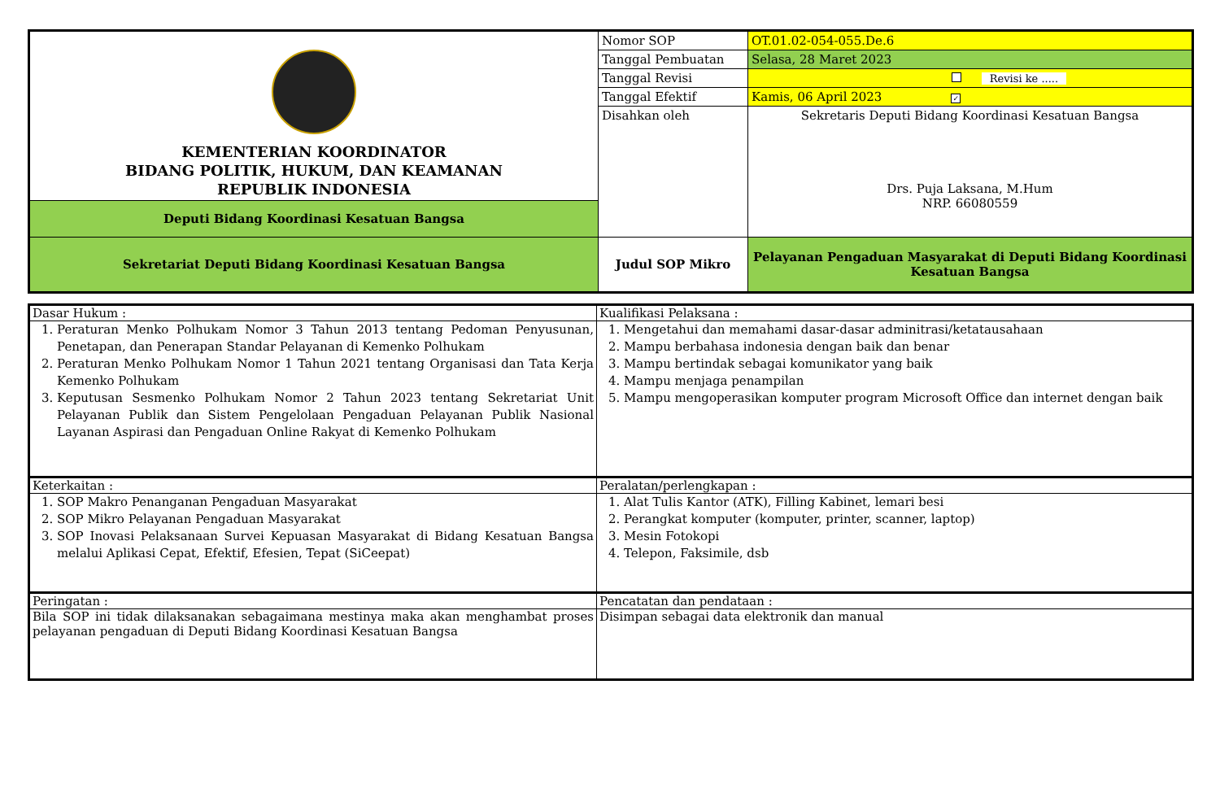| KEMENTERIAN KOORDINATOR BIDANG POLITIK, HUKUM, DAN KEAMANAN REPUBLIK INDONESIA | Nomor SOP | OT.01.02-054-055.De.6 |
| | Tanggal Pembuatan | Selasa, 28 Maret 2023 |
| | Tanggal Revisi | Revisi ke ..... |
| | Tanggal Efektif | Kamis, 06 April 2023 ✓ |
| | Disahkan oleh | Sekretaris Deputi Bidang Koordinasi Kesatuan Bangsa Drs. Puja Laksana, M.Hum NRP. 66080559 |
| Deputi Bidang Koordinasi Kesatuan Bangsa | | |
| Sekretariat Deputi Bidang Koordinasi Kesatuan Bangsa | Judul SOP Mikro | Pelayanan Pengaduan Masyarakat di Deputi Bidang Koordinasi Kesatuan Bangsa |
| Dasar Hukum : | Kualifikasi Pelaksana : |
| 1. Peraturan Menko Polhukam Nomor 3 Tahun 2013 tentang Pedoman Penyusunan, Penetapan, dan Penerapan Standar Pelayanan di Kemenko Polhukam 2. Peraturan Menko Polhukam Nomor 1 Tahun 2021 tentang Organisasi dan Tata Kerja Kemenko Polhukam 3. Keputusan Sesmenko Polhukam Nomor 2 Tahun 2023 tentang Sekretariat Unit Pelayanan Publik dan Sistem Pengelolaan Pengaduan Pelayanan Publik Nasional Layanan Aspirasi dan Pengaduan Online Rakyat di Kemenko Polhukam | 1. Mengetahui dan memahami dasar-dasar adminitrasi/ketatausahaan 2. Mampu berbahasa indonesia dengan baik dan benar 3. Mampu bertindak sebagai komunikator yang baik 4. Mampu menjaga penampilan 5. Mampu mengoperasikan komputer program Microsoft Office dan internet dengan baik |
| Keterkaitan : | Peralatan/perlengkapan : |
| 1. SOP Makro Penanganan Pengaduan Masyarakat 2. SOP Mikro Pelayanan Pengaduan Masyarakat 3. SOP Inovasi Pelaksanaan Survei Kepuasan Masyarakat di Bidang Kesatuan Bangsa melalui Aplikasi Cepat, Efektif, Efesien, Tepat (SiCeepat) | 1. Alat Tulis Kantor (ATK), Filling Kabinet, lemari besi 2. Perangkat komputer (komputer, printer, scanner, laptop) 3. Mesin Fotokopi 4. Telepon, Faksimile, dsb |
| Peringatan : | Pencatatan dan pendataan : |
| Bila SOP ini tidak dilaksanakan sebagaimana mestinya maka akan menghambat proses pelayanan pengaduan di Deputi Bidang Koordinasi Kesatuan Bangsa | Disimpan sebagai data elektronik dan manual |